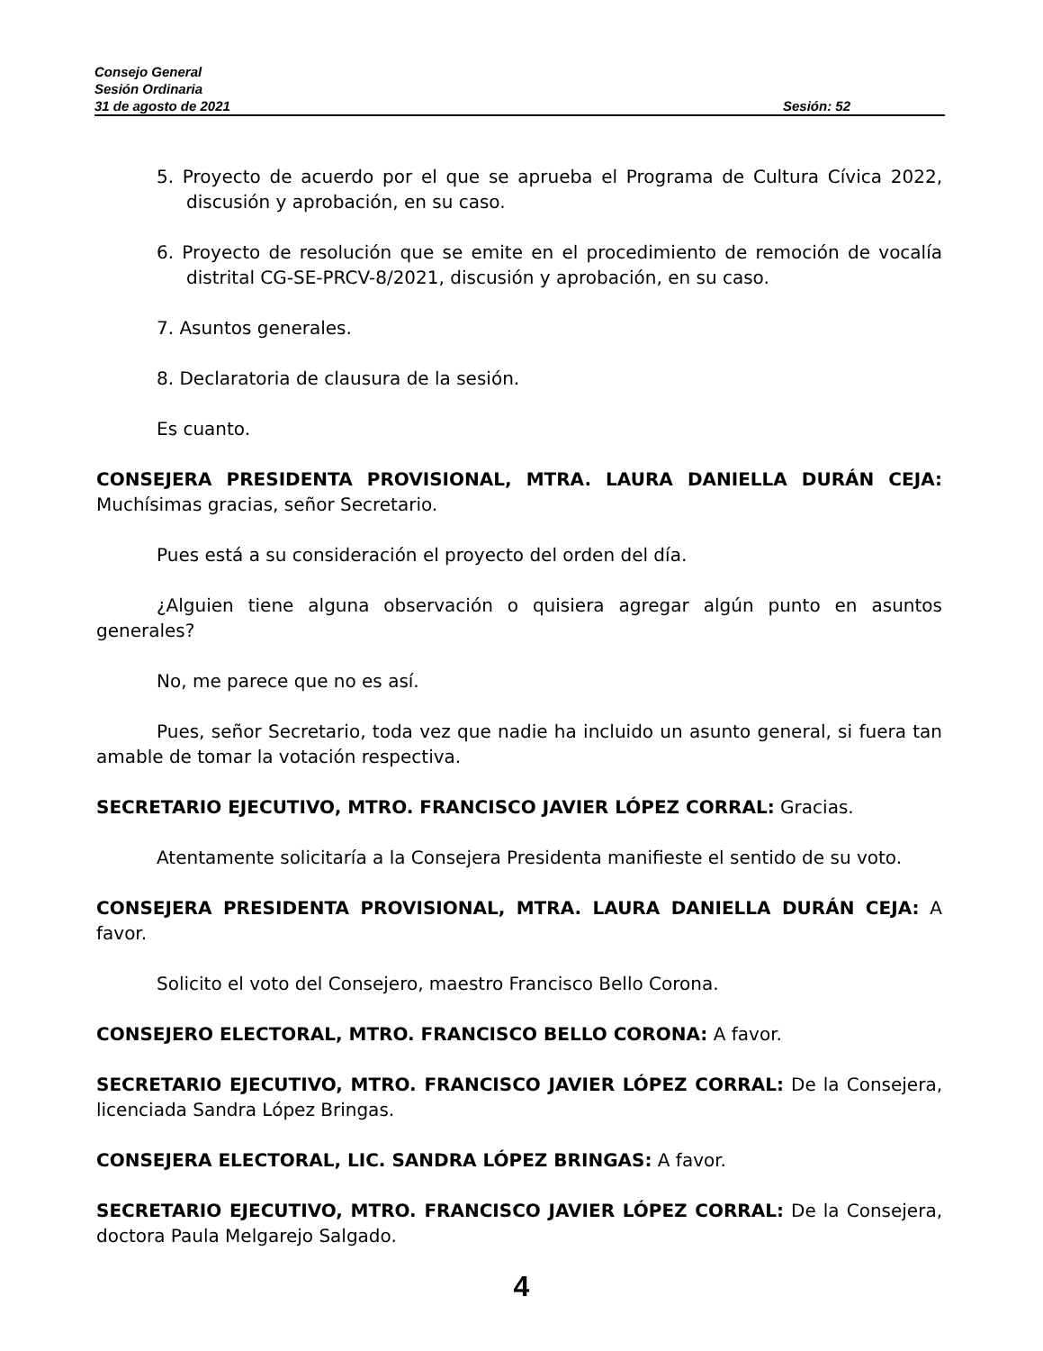Consejo General
Sesión Ordinaria
31 de agosto de 2021 Sesión: 52
5. Proyecto de acuerdo por el que se aprueba el Programa de Cultura Cívica 2022, discusión y aprobación, en su caso.
6. Proyecto de resolución que se emite en el procedimiento de remoción de vocalía distrital CG-SE-PRCV-8/2021, discusión y aprobación, en su caso.
7. Asuntos generales.
8. Declaratoria de clausura de la sesión.
Es cuanto.
CONSEJERA PRESIDENTA PROVISIONAL, MTRA. LAURA DANIELLA DURÁN CEJA: Muchísimas gracias, señor Secretario.
Pues está a su consideración el proyecto del orden del día.
¿Alguien tiene alguna observación o quisiera agregar algún punto en asuntos generales?
No, me parece que no es así.
Pues, señor Secretario, toda vez que nadie ha incluido un asunto general, si fuera tan amable de tomar la votación respectiva.
SECRETARIO EJECUTIVO, MTRO. FRANCISCO JAVIER LÓPEZ CORRAL: Gracias.
Atentamente solicitaría a la Consejera Presidenta manifieste el sentido de su voto.
CONSEJERA PRESIDENTA PROVISIONAL, MTRA. LAURA DANIELLA DURÁN CEJA: A favor.
Solicito el voto del Consejero, maestro Francisco Bello Corona.
CONSEJERO ELECTORAL, MTRO. FRANCISCO BELLO CORONA: A favor.
SECRETARIO EJECUTIVO, MTRO. FRANCISCO JAVIER LÓPEZ CORRAL: De la Consejera, licenciada Sandra López Bringas.
CONSEJERA ELECTORAL, LIC. SANDRA LÓPEZ BRINGAS: A favor.
SECRETARIO EJECUTIVO, MTRO. FRANCISCO JAVIER LÓPEZ CORRAL: De la Consejera, doctora Paula Melgarejo Salgado.
4